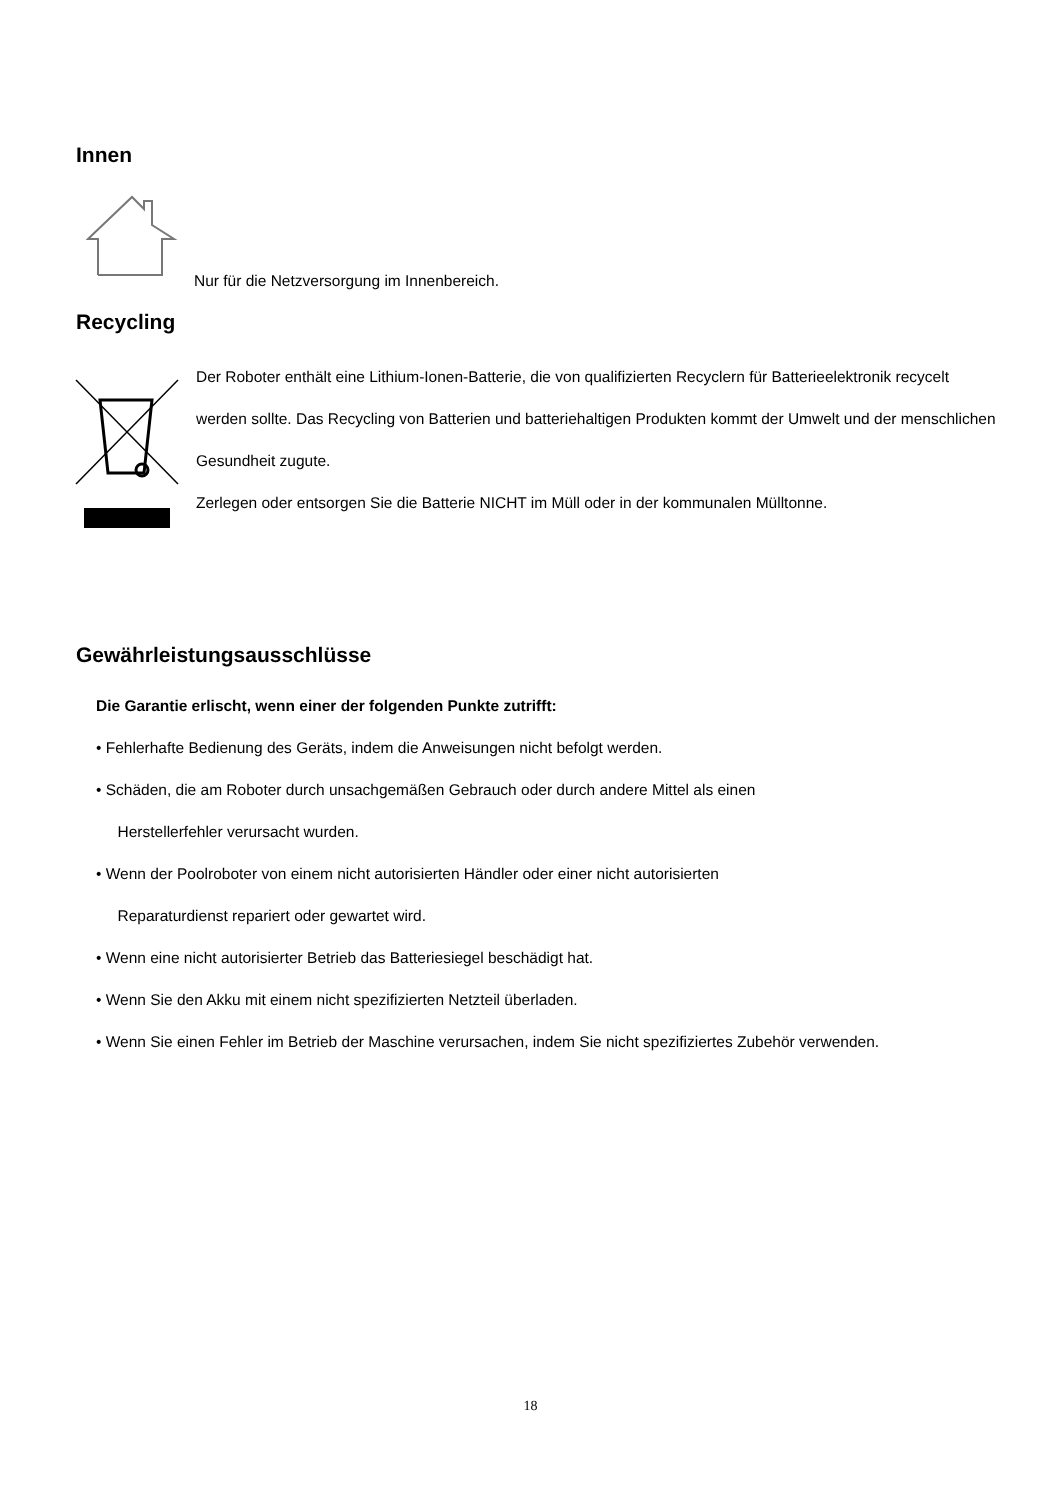Innen
Nur für die Netzversorgung im Innenbereich.
Recycling
Der Roboter enthält eine Lithium-Ionen-Batterie, die von qualifizierten Recyclern für Batterieelektronik recycelt werden sollte. Das Recycling von Batterien und batteriehaltigen Produkten kommt der Umwelt und der menschlichen Gesundheit zugute.
Zerlegen oder entsorgen Sie die Batterie NICHT im Müll oder in der kommunalen Mülltonne.
Gewährleistungsausschlüsse
Die Garantie erlischt, wenn einer der folgenden Punkte zutrifft:
• Fehlerhafte Bedienung des Geräts, indem die Anweisungen nicht befolgt werden.
• Schäden, die am Roboter durch unsachgemäßen Gebrauch oder durch andere Mittel als einen
Herstellerfehler verursacht wurden.
• Wenn der Poolroboter von einem nicht autorisierten Händler oder einer nicht autorisierten
Reparaturdienst repariert oder gewartet wird.
• Wenn eine nicht autorisierter Betrieb das Batteriesiegel beschädigt hat.
• Wenn Sie den Akku mit einem nicht spezifizierten Netzteil überladen.
• Wenn Sie einen Fehler im Betrieb der Maschine verursachen, indem Sie nicht spezifiziertes Zubehör verwenden.
18